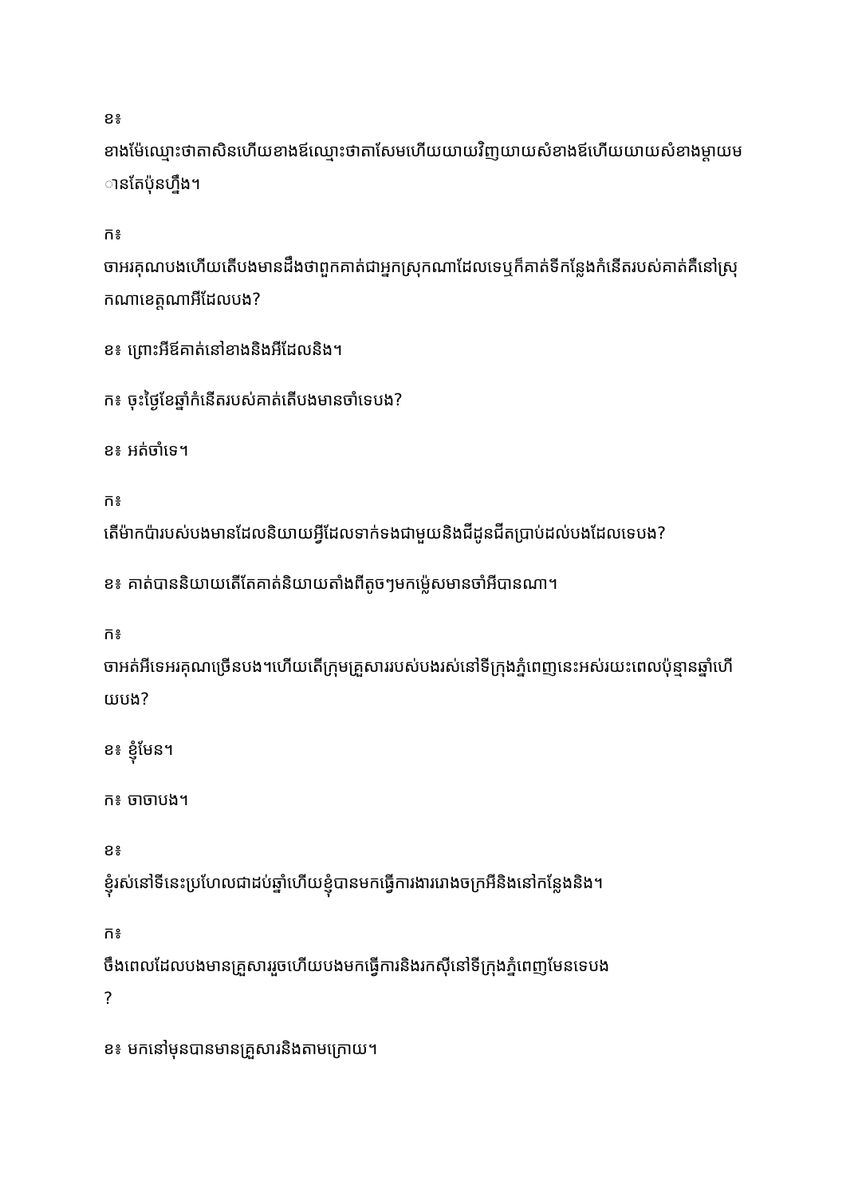ខ៖
ខាងម៉ែឈ្មោះថាតាសិនហើយខាងឪឈ្មោះថាតាសែមហើយយាយវិញយាយសំខាងឪហើយយាយសំខាងម្ដាយមានតែប៉ុនហ្នឹង។
ក៖
ចាអរគុណបងហើយតើបងមានដឹងថាពួកគាត់ជាអ្នកស្រុកណាដែលទេឬក៏គាត់ទីកន្លែងកំនើតរបស់គាត់គឺនៅស្រុកណាខេត្តណាអីដែលបង?
ខ៖ ព្រោះអីឪគាត់នៅខាងនិងអីដែលនិង។
ក៖ ចុះថ្ងៃខែឆ្នាំកំនើតរបស់គាត់តើបងមានចាំទេបង?
ខ៖ អត់ចាំទេ។
ក៖
តើម៉ាកប៉ារបស់បងមានដែលនិយាយអ្វីដែលទាក់ទងជាមួយនិងជីដូនជីតប្រាប់ដល់បងដែលទេបង?
ខ៖ គាត់បាននិយាយតើតែគាត់និយាយតាំងពីតូចៗមកម្ល៉េសមានចាំអីបានណា។
ក៖
ចាអត់អីទេអរគុណច្រើនបង។ហើយតើក្រុមគ្រួសាររបស់បងរស់នៅទីក្រុងភ្នំពេញនេះអស់រយះពេលប៉ុន្មានឆ្នាំហើយបង?
ខ៖ ខ្ញុំមែន។
ក៖ ចាចាបង។
ខ៖
ខ្ញុំរស់នៅទីនេះប្រហែលជាដប់ឆ្នាំហើយខ្ញុំបានមកធ្វើការងាររោងចក្រអីនិងនៅកន្លែងនិង។
ក៖
ចឹងពេលដែលបងមានគ្រួសាររួចហើយបងមកធ្វើការនិងរកស៊ីនៅទីក្រុងភ្នំពេញមែនទេបង
?
ខ៖ មកនៅមុនបានមានគ្រួសារនិងតាមក្រោយ។